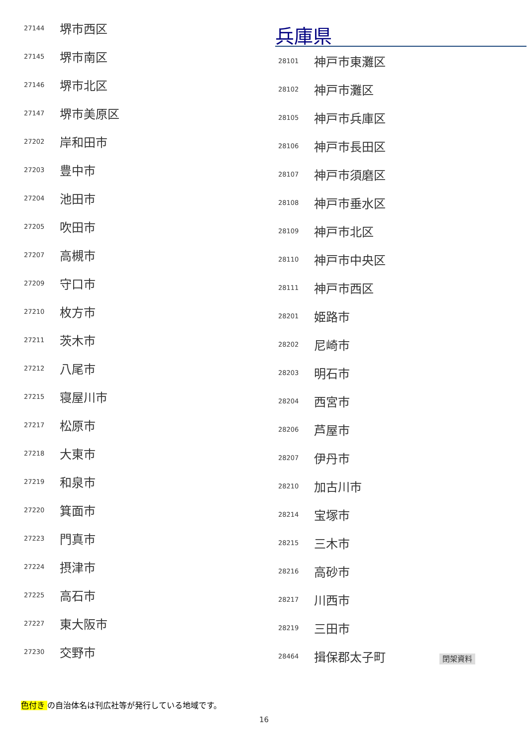| 27144 | 堺市西区 |
| 27145 | 堺市南区 |
| 27146 | 堺市北区 |
| 27147 | 堺市美原区 |
| 27202 | 岸和田市 |
| 27203 | 豊中市 |
| 27204 | 池田市 |
| 27205 | 吹田市 |
| 27207 | 高槻市 |
| 27209 | 守口市 |
| 27210 | 枚方市 |
| 27211 | 茨木市 |
| 27212 | 八尾市 |
| 27215 | 寝屋川市 |
| 27217 | 松原市 |
| 27218 | 大東市 |
| 27219 | 和泉市 |
| 27220 | 箕面市 |
| 27223 | 門真市 |
| 27224 | 摂津市 |
| 27225 | 高石市 |
| 27227 | 東大阪市 |
| 27230 | 交野市 |
兵庫県
| 28101 | 神戸市東灘区 |
| 28102 | 神戸市灘区 |
| 28105 | 神戸市兵庫区 |
| 28106 | 神戸市長田区 |
| 28107 | 神戸市須磨区 |
| 28108 | 神戸市垂水区 |
| 28109 | 神戸市北区 |
| 28110 | 神戸市中央区 |
| 28111 | 神戸市西区 |
| 28201 | 姫路市 |
| 28202 | 尼崎市 |
| 28203 | 明石市 |
| 28204 | 西宮市 |
| 28206 | 芦屋市 |
| 28207 | 伊丹市 |
| 28210 | 加古川市 |
| 28214 | 宝塚市 |
| 28215 | 三木市 |
| 28216 | 高砂市 |
| 28217 | 川西市 |
| 28219 | 三田市 |
| 28464 | 揖保郡太子町 閉架資料 |
色付き の自治体名は刊広社等が発行している地域です。
16